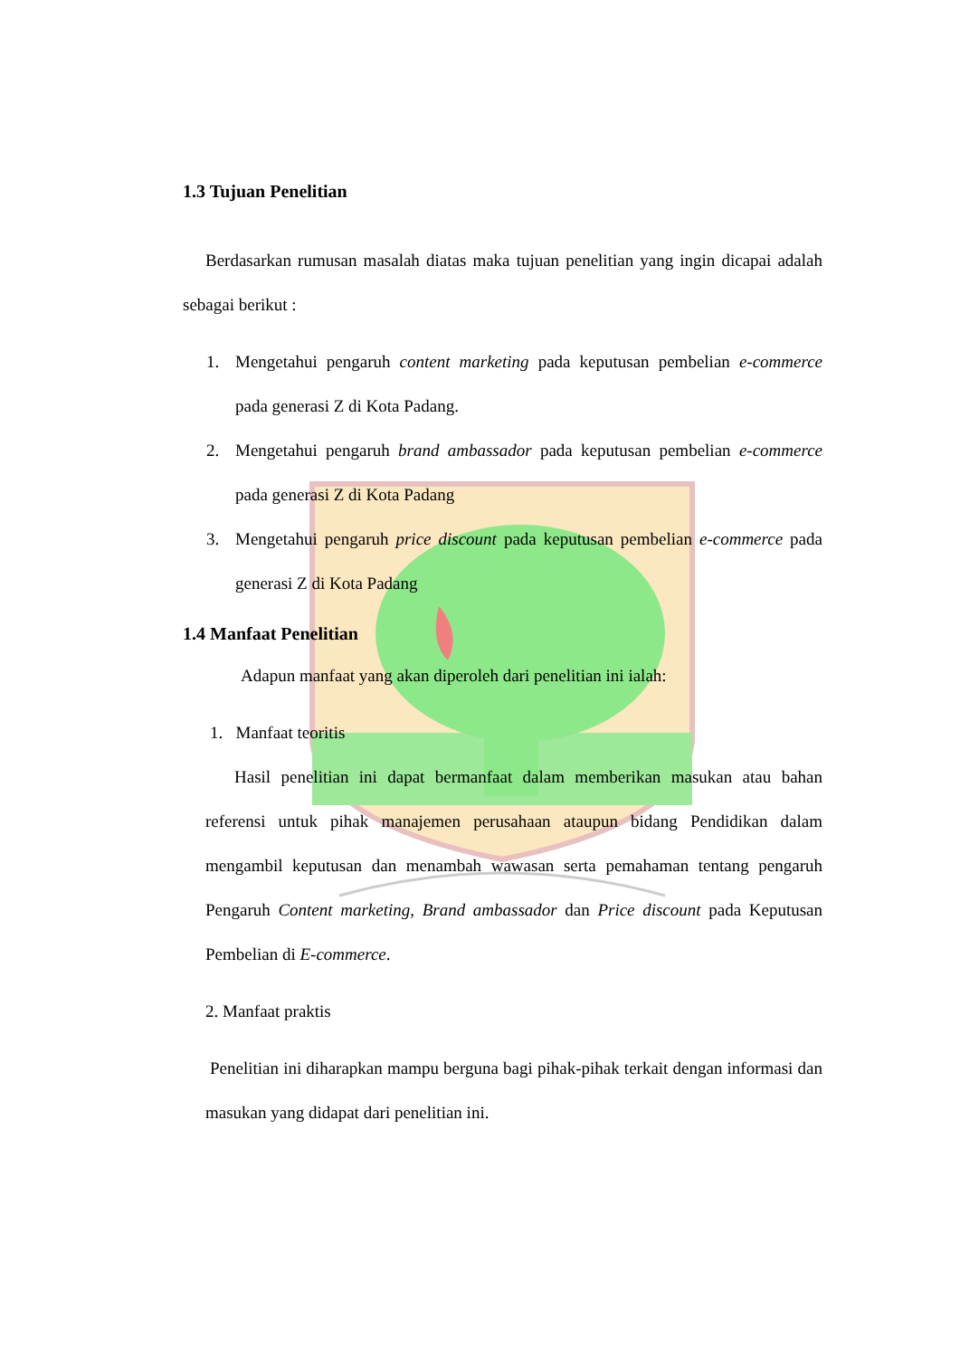1.3 Tujuan Penelitian
Berdasarkan rumusan masalah diatas maka tujuan penelitian yang ingin dicapai adalah sebagai berikut :
1. Mengetahui pengaruh content marketing pada keputusan pembelian e-commerce pada generasi Z di Kota Padang.
2. Mengetahui pengaruh brand ambassador pada keputusan pembelian e-commerce pada generasi Z di Kota Padang
3. Mengetahui pengaruh price discount pada keputusan pembelian e-commerce pada generasi Z di Kota Padang
1.4 Manfaat Penelitian
Adapun manfaat yang akan diperoleh dari penelitian ini ialah:
1. Manfaat teoritis
Hasil penelitian ini dapat bermanfaat dalam memberikan masukan atau bahan referensi untuk pihak manajemen perusahaan ataupun bidang Pendidikan dalam mengambil keputusan dan menambah wawasan serta pemahaman tentang pengaruh Pengaruh Content marketing, Brand ambassador dan Price discount pada Keputusan Pembelian di E-commerce.
2. Manfaat praktis
Penelitian ini diharapkan mampu berguna bagi pihak-pihak terkait dengan informasi dan masukan yang didapat dari penelitian ini.